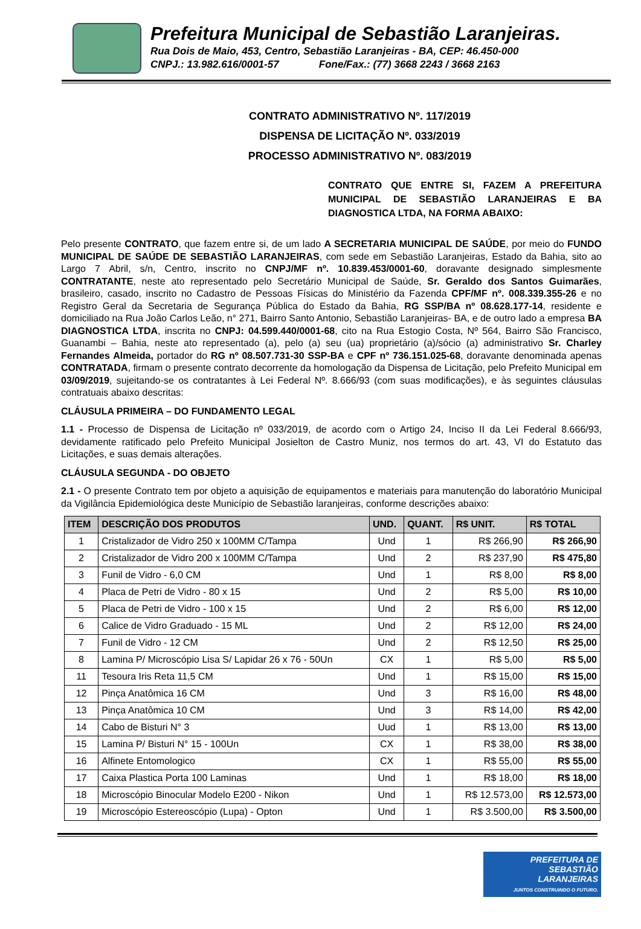Prefeitura Municipal de Sebastião Laranjeiras.
Rua Dois de Maio, 453, Centro, Sebastião Laranjeiras - BA, CEP: 46.450-000
CNPJ.: 13.982.616/0001-57 Fone/Fax.: (77) 3668 2243 / 3668 2163
CONTRATO ADMINISTRATIVO Nº. 117/2019
DISPENSA DE LICITAÇÃO Nº. 033/2019
PROCESSO ADMINISTRATIVO Nº. 083/2019
CONTRATO QUE ENTRE SI, FAZEM A PREFEITURA MUNICIPAL DE SEBASTIÃO LARANJEIRAS E BA DIAGNOSTICA LTDA, NA FORMA ABAIXO:
Pelo presente CONTRATO, que fazem entre si, de um lado A SECRETARIA MUNICIPAL DE SAÚDE, por meio do FUNDO MUNICIPAL DE SAÚDE DE SEBASTIÃO LARANJEIRAS, com sede em Sebastião Laranjeiras, Estado da Bahia, sito ao Largo 7 Abril, s/n, Centro, inscrito no CNPJ/MF nº. 10.839.453/0001-60, doravante designado simplesmente CONTRATANTE, neste ato representado pelo Secretário Municipal de Saúde, Sr. Geraldo dos Santos Guimarães, brasileiro, casado, inscrito no Cadastro de Pessoas Físicas do Ministério da Fazenda CPF/MF nº. 008.339.355-26 e no Registro Geral da Secretaria de Segurança Pública do Estado da Bahia, RG SSP/BA nº 08.628.177-14, residente e domiciliado na Rua João Carlos Leão, n° 271, Bairro Santo Antonio, Sebastião Laranjeiras- BA, e de outro lado a empresa BA DIAGNOSTICA LTDA, inscrita no CNPJ: 04.599.440/0001-68, cito na Rua Estogio Costa, Nº 564, Bairro São Francisco, Guanambi – Bahia, neste ato representado (a), pelo (a) seu (ua) proprietário (a)/sócio (a) administrativo Sr. Charley Fernandes Almeida, portador do RG nº 08.507.731-30 SSP-BA e CPF nº 736.151.025-68, doravante denominada apenas CONTRATADA, firmam o presente contrato decorrente da homologação da Dispensa de Licitação, pelo Prefeito Municipal em 03/09/2019, sujeitando-se os contratantes à Lei Federal Nº. 8.666/93 (com suas modificações), e às seguintes cláusulas contratuais abaixo descritas:
CLÁUSULA PRIMEIRA – DO FUNDAMENTO LEGAL
1.1 - Processo de Dispensa de Licitação nº 033/2019, de acordo com o Artigo 24, Inciso II da Lei Federal 8.666/93, devidamente ratificado pelo Prefeito Municipal Josielton de Castro Muniz, nos termos do art. 43, VI do Estatuto das Licitações, e suas demais alterações.
CLÁUSULA SEGUNDA - DO OBJETO
2.1 - O presente Contrato tem por objeto a aquisição de equipamentos e materiais para manutenção do laboratório Municipal da Vigilância Epidemiológica deste Município de Sebastião laranjeiras, conforme descrições abaixo:
| ITEM | DESCRIÇÃO DOS PRODUTOS | UND. | QUANT. | R$ UNIT. | R$ TOTAL |
| --- | --- | --- | --- | --- | --- |
| 1 | Cristalizador de Vidro 250 x 100MM C/Tampa | Und | 1 | R$ 266,90 | R$ 266,90 |
| 2 | Cristalizador de Vidro 200 x 100MM C/Tampa | Und | 2 | R$ 237,90 | R$ 475,80 |
| 3 | Funil de Vidro - 6,0 CM | Und | 1 | R$ 8,00 | R$ 8,00 |
| 4 | Placa de Petri de Vidro - 80 x 15 | Und | 2 | R$ 5,00 | R$ 10,00 |
| 5 | Placa de Petri de Vidro - 100 x 15 | Und | 2 | R$ 6,00 | R$ 12,00 |
| 6 | Calice de Vidro Graduado - 15 ML | Und | 2 | R$ 12,00 | R$ 24,00 |
| 7 | Funil de Vidro - 12 CM | Und | 2 | R$ 12,50 | R$ 25,00 |
| 8 | Lamina P/ Microscópio Lisa S/ Lapidar 26 x 76 - 50Un | CX | 1 | R$ 5,00 | R$ 5,00 |
| 11 | Tesoura Iris Reta 11,5 CM | Und | 1 | R$ 15,00 | R$ 15,00 |
| 12 | Pinça Anatômica 16 CM | Und | 3 | R$ 16,00 | R$ 48,00 |
| 13 | Pinça Anatômica 10 CM | Und | 3 | R$ 14,00 | R$ 42,00 |
| 14 | Cabo de Bisturi N° 3 | Uud | 1 | R$ 13,00 | R$ 13,00 |
| 15 | Lamina P/ Bisturi N° 15 - 100Un | CX | 1 | R$ 38,00 | R$ 38,00 |
| 16 | Alfinete Entomologico | CX | 1 | R$ 55,00 | R$ 55,00 |
| 17 | Caixa Plastica Porta 100 Laminas | Und | 1 | R$ 18,00 | R$ 18,00 |
| 18 | Microscópio Binocular Modelo E200 - Nikon | Und | 1 | R$ 12.573,00 | R$ 12.573,00 |
| 19 | Microscópio Estereoscópio (Lupa) - Opton | Und | 1 | R$ 3.500,00 | R$ 3.500,00 |
PREFEITURA DE
SEBASTIÃO
LARANJEIRAS
JUNTOS CONSTRUINDO O FUTURO.